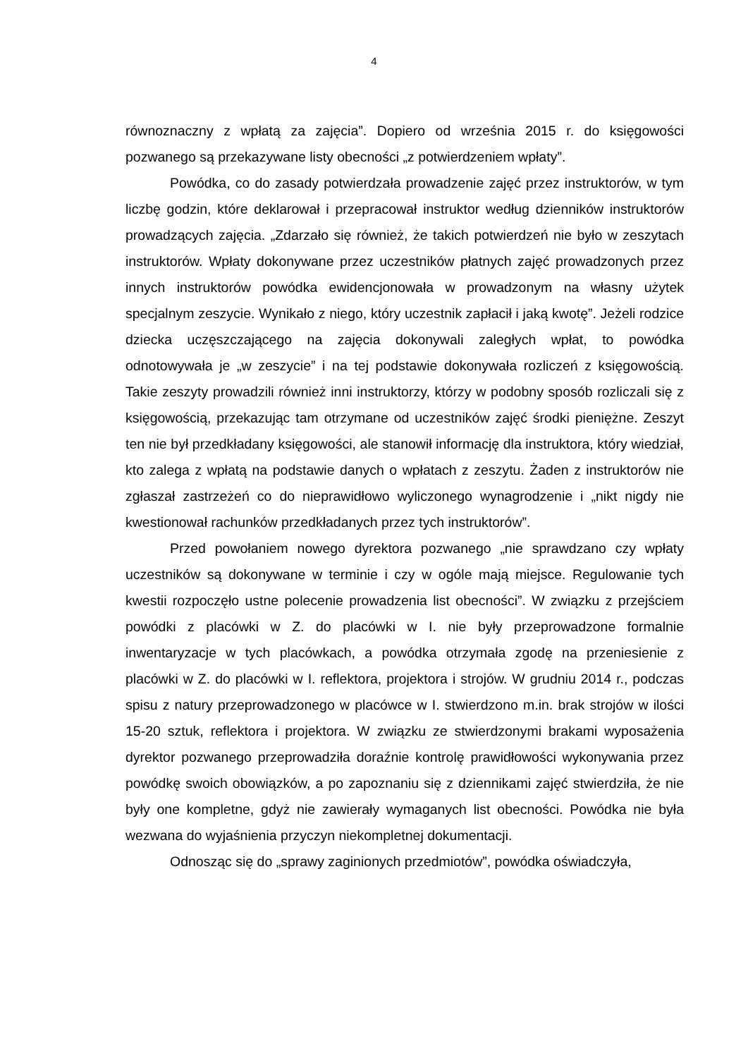4
równoznaczny z wpłatą za zajęcia”. Dopiero od września 2015 r. do księgowości pozwanego są przekazywane listy obecności „z potwierdzeniem wpłaty”.
Powódka, co do zasady potwierdzała prowadzenie zajęć przez instruktorów, w tym liczbę godzin, które deklarował i przepracował instruktor według dzienników instruktorów prowadzących zajęcia. „Zdarzało się również, że takich potwierdzeń nie było w zeszytach instruktorów. Wpłaty dokonywane przez uczestników płatnych zajęć prowadzonych przez innych instruktorów powódka ewidencjonowała w prowadzonym na własny użytek specjalnym zeszycie. Wynikało z niego, który uczestnik zapłacił i jaką kwotę”. Jeżeli rodzice dziecka uczęszczającego na zajęcia dokonywali zaległych wpłat, to powódka odnotowywała je „w zeszycie” i na tej podstawie dokonywała rozliczeń z księgowością. Takie zeszyty prowadzili również inni instruktorzy, którzy w podobny sposób rozliczali się z księgowością, przekazując tam otrzymane od uczestników zajęć środki pieniężne. Zeszyt ten nie był przedkładany księgowości, ale stanowił informację dla instruktora, który wiedział, kto zalega z wpłatą na podstawie danych o wpłatach z zeszytu. Żaden z instruktorów nie zgłaszał zastrzeżeń co do nieprawidłowo wyliczonego wynagrodzenie i „nikt nigdy nie kwestionował rachunków przedkładanych przez tych instruktorów”.
Przed powołaniem nowego dyrektora pozwanego „nie sprawdzano czy wpłaty uczestników są dokonywane w terminie i czy w ogóle mają miejsce. Regulowanie tych kwestii rozpoczęło ustne polecenie prowadzenia list obecności”. W związku z przejściem powódki z placówki w Z. do placówki w I. nie były przeprowadzone formalnie inwentaryzacje w tych placówkach, a powódka otrzymała zgodę na przeniesienie z placówki w Z. do placówki w I. reflektora, projektora i strojów. W grudniu 2014 r., podczas spisu z natury przeprowadzonego w placówce w I. stwierdzono m.in. brak strojów w ilości 15-20 sztuk, reflektora i projektora. W związku ze stwierdzonymi brakami wyposażenia dyrektor pozwanego przeprowadziła doraźnie kontrolę prawidłowości wykonywania przez powódkę swoich obowiązków, a po zapoznaniu się z dziennikami zajęć stwierdziła, że nie były one kompletne, gdyż nie zawierały wymaganych list obecności. Powódka nie była wezwana do wyjaśnienia przyczyn niekompletnej dokumentacji.
Odnosząc się do „sprawy zaginionych przedmiotów”, powódka oświadczyła,